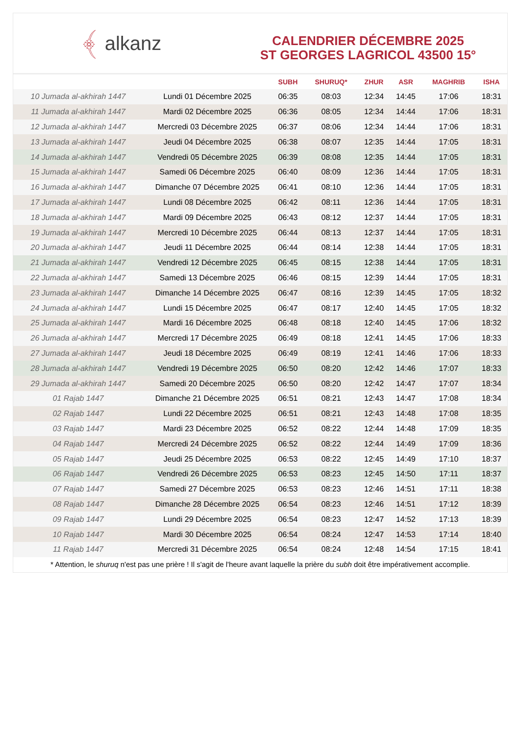﴾ alkanz
CALENDRIER DÉCEMBRE 2025
ST GEORGES LAGRICOL 43500 15°
| | | SUBH | SHURUQ* | ZHUR | ASR | MAGHRIB | ISHA |
| --- | --- | --- | --- | --- | --- | --- | --- |
| 10 Jumada al-akhirah 1447 | Lundi 01 Décembre 2025 | 06:35 | 08:03 | 12:34 | 14:45 | 17:06 | 18:31 |
| 11 Jumada al-akhirah 1447 | Mardi 02 Décembre 2025 | 06:36 | 08:05 | 12:34 | 14:44 | 17:06 | 18:31 |
| 12 Jumada al-akhirah 1447 | Mercredi 03 Décembre 2025 | 06:37 | 08:06 | 12:34 | 14:44 | 17:06 | 18:31 |
| 13 Jumada al-akhirah 1447 | Jeudi 04 Décembre 2025 | 06:38 | 08:07 | 12:35 | 14:44 | 17:05 | 18:31 |
| 14 Jumada al-akhirah 1447 | Vendredi 05 Décembre 2025 | 06:39 | 08:08 | 12:35 | 14:44 | 17:05 | 18:31 |
| 15 Jumada al-akhirah 1447 | Samedi 06 Décembre 2025 | 06:40 | 08:09 | 12:36 | 14:44 | 17:05 | 18:31 |
| 16 Jumada al-akhirah 1447 | Dimanche 07 Décembre 2025 | 06:41 | 08:10 | 12:36 | 14:44 | 17:05 | 18:31 |
| 17 Jumada al-akhirah 1447 | Lundi 08 Décembre 2025 | 06:42 | 08:11 | 12:36 | 14:44 | 17:05 | 18:31 |
| 18 Jumada al-akhirah 1447 | Mardi 09 Décembre 2025 | 06:43 | 08:12 | 12:37 | 14:44 | 17:05 | 18:31 |
| 19 Jumada al-akhirah 1447 | Mercredi 10 Décembre 2025 | 06:44 | 08:13 | 12:37 | 14:44 | 17:05 | 18:31 |
| 20 Jumada al-akhirah 1447 | Jeudi 11 Décembre 2025 | 06:44 | 08:14 | 12:38 | 14:44 | 17:05 | 18:31 |
| 21 Jumada al-akhirah 1447 | Vendredi 12 Décembre 2025 | 06:45 | 08:15 | 12:38 | 14:44 | 17:05 | 18:31 |
| 22 Jumada al-akhirah 1447 | Samedi 13 Décembre 2025 | 06:46 | 08:15 | 12:39 | 14:44 | 17:05 | 18:31 |
| 23 Jumada al-akhirah 1447 | Dimanche 14 Décembre 2025 | 06:47 | 08:16 | 12:39 | 14:45 | 17:05 | 18:32 |
| 24 Jumada al-akhirah 1447 | Lundi 15 Décembre 2025 | 06:47 | 08:17 | 12:40 | 14:45 | 17:05 | 18:32 |
| 25 Jumada al-akhirah 1447 | Mardi 16 Décembre 2025 | 06:48 | 08:18 | 12:40 | 14:45 | 17:06 | 18:32 |
| 26 Jumada al-akhirah 1447 | Mercredi 17 Décembre 2025 | 06:49 | 08:18 | 12:41 | 14:45 | 17:06 | 18:33 |
| 27 Jumada al-akhirah 1447 | Jeudi 18 Décembre 2025 | 06:49 | 08:19 | 12:41 | 14:46 | 17:06 | 18:33 |
| 28 Jumada al-akhirah 1447 | Vendredi 19 Décembre 2025 | 06:50 | 08:20 | 12:42 | 14:46 | 17:07 | 18:33 |
| 29 Jumada al-akhirah 1447 | Samedi 20 Décembre 2025 | 06:50 | 08:20 | 12:42 | 14:47 | 17:07 | 18:34 |
| 01 Rajab 1447 | Dimanche 21 Décembre 2025 | 06:51 | 08:21 | 12:43 | 14:47 | 17:08 | 18:34 |
| 02 Rajab 1447 | Lundi 22 Décembre 2025 | 06:51 | 08:21 | 12:43 | 14:48 | 17:08 | 18:35 |
| 03 Rajab 1447 | Mardi 23 Décembre 2025 | 06:52 | 08:22 | 12:44 | 14:48 | 17:09 | 18:35 |
| 04 Rajab 1447 | Mercredi 24 Décembre 2025 | 06:52 | 08:22 | 12:44 | 14:49 | 17:09 | 18:36 |
| 05 Rajab 1447 | Jeudi 25 Décembre 2025 | 06:53 | 08:22 | 12:45 | 14:49 | 17:10 | 18:37 |
| 06 Rajab 1447 | Vendredi 26 Décembre 2025 | 06:53 | 08:23 | 12:45 | 14:50 | 17:11 | 18:37 |
| 07 Rajab 1447 | Samedi 27 Décembre 2025 | 06:53 | 08:23 | 12:46 | 14:51 | 17:11 | 18:38 |
| 08 Rajab 1447 | Dimanche 28 Décembre 2025 | 06:54 | 08:23 | 12:46 | 14:51 | 17:12 | 18:39 |
| 09 Rajab 1447 | Lundi 29 Décembre 2025 | 06:54 | 08:23 | 12:47 | 14:52 | 17:13 | 18:39 |
| 10 Rajab 1447 | Mardi 30 Décembre 2025 | 06:54 | 08:24 | 12:47 | 14:53 | 17:14 | 18:40 |
| 11 Rajab 1447 | Mercredi 31 Décembre 2025 | 06:54 | 08:24 | 12:48 | 14:54 | 17:15 | 18:41 |
* Attention, le shuruq n'est pas une prière ! Il s'agit de l'heure avant laquelle la prière du subh doit être impérativement accomplie.